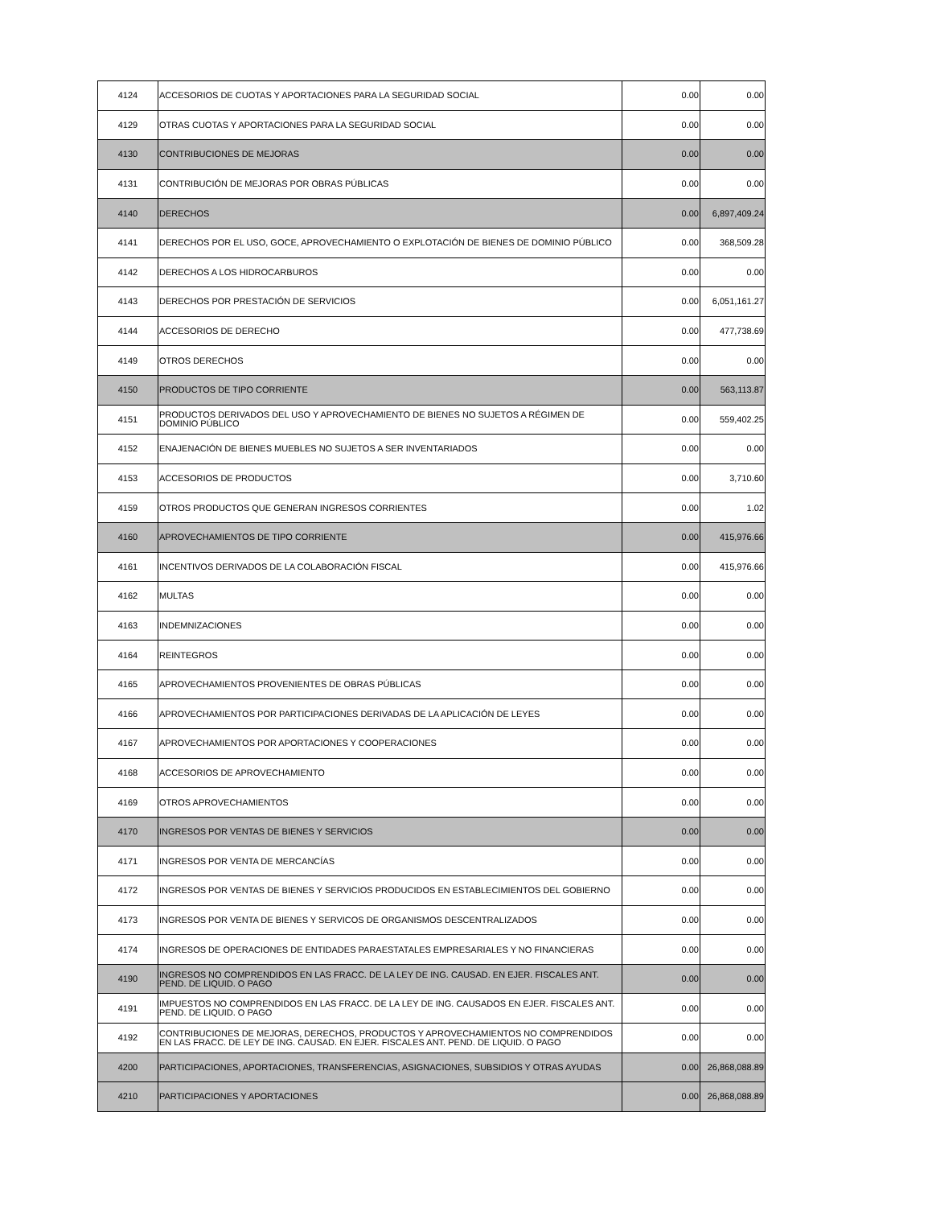| 4124 | ACCESORIOS DE CUOTAS Y APORTACIONES PARA LA SEGURIDAD SOCIAL | 0.00 | 0.00 |
| 4129 | OTRAS CUOTAS Y APORTACIONES PARA LA SEGURIDAD SOCIAL | 0.00 | 0.00 |
| 4130 | CONTRIBUCIONES DE MEJORAS | 0.00 | 0.00 |
| 4131 | CONTRIBUCIÓN DE MEJORAS POR OBRAS PÚBLICAS | 0.00 | 0.00 |
| 4140 | DERECHOS | 0.00 | 6,897,409.24 |
| 4141 | DERECHOS POR EL USO, GOCE, APROVECHAMIENTO O EXPLOTACIÓN DE BIENES DE DOMINIO PÚBLICO | 0.00 | 368,509.28 |
| 4142 | DERECHOS A LOS HIDROCARBUROS | 0.00 | 0.00 |
| 4143 | DERECHOS POR PRESTACIÓN DE SERVICIOS | 0.00 | 6,051,161.27 |
| 4144 | ACCESORIOS DE DERECHO | 0.00 | 477,738.69 |
| 4149 | OTROS DERECHOS | 0.00 | 0.00 |
| 4150 | PRODUCTOS DE TIPO CORRIENTE | 0.00 | 563,113.87 |
| 4151 | PRODUCTOS DERIVADOS DEL USO Y APROVECHAMIENTO DE BIENES NO SUJETOS A RÉGIMEN DE DOMINIO PÚBLICO | 0.00 | 559,402.25 |
| 4152 | ENAJENACIÓN DE BIENES MUEBLES NO SUJETOS A SER INVENTARIADOS | 0.00 | 0.00 |
| 4153 | ACCESORIOS DE PRODUCTOS | 0.00 | 3,710.60 |
| 4159 | OTROS PRODUCTOS QUE GENERAN INGRESOS CORRIENTES | 0.00 | 1.02 |
| 4160 | APROVECHAMIENTOS DE TIPO CORRIENTE | 0.00 | 415,976.66 |
| 4161 | INCENTIVOS DERIVADOS DE LA COLABORACIÓN FISCAL | 0.00 | 415,976.66 |
| 4162 | MULTAS | 0.00 | 0.00 |
| 4163 | INDEMNIZACIONES | 0.00 | 0.00 |
| 4164 | REINTEGROS | 0.00 | 0.00 |
| 4165 | APROVECHAMIENTOS PROVENIENTES DE OBRAS PÚBLICAS | 0.00 | 0.00 |
| 4166 | APROVECHAMIENTOS POR PARTICIPACIONES DERIVADAS DE LA APLICACIÓN DE LEYES | 0.00 | 0.00 |
| 4167 | APROVECHAMIENTOS POR APORTACIONES Y COOPERACIONES | 0.00 | 0.00 |
| 4168 | ACCESORIOS DE APROVECHAMIENTO | 0.00 | 0.00 |
| 4169 | OTROS APROVECHAMIENTOS | 0.00 | 0.00 |
| 4170 | INGRESOS POR VENTAS DE BIENES Y SERVICIOS | 0.00 | 0.00 |
| 4171 | INGRESOS POR VENTA DE MERCANCÍAS | 0.00 | 0.00 |
| 4172 | INGRESOS POR VENTAS DE BIENES Y SERVICIOS PRODUCIDOS EN ESTABLECIMIENTOS DEL GOBIERNO | 0.00 | 0.00 |
| 4173 | INGRESOS POR VENTA DE BIENES Y SERVICOS DE ORGANISMOS DESCENTRALIZADOS | 0.00 | 0.00 |
| 4174 | INGRESOS DE OPERACIONES DE ENTIDADES PARAESTATALES EMPRESARIALES Y NO FINANCIERAS | 0.00 | 0.00 |
| 4190 | INGRESOS NO COMPRENDIDOS EN LAS FRACC. DE LA LEY DE ING. CAUSAD. EN EJER. FISCALES ANT. PEND. DE LIQUID. O PAGO | 0.00 | 0.00 |
| 4191 | IMPUESTOS NO COMPRENDIDOS EN LAS FRACC. DE LA LEY DE ING. CAUSADOS EN EJER. FISCALES ANT. PEND. DE LIQUID. O PAGO | 0.00 | 0.00 |
| 4192 | CONTRIBUCIONES DE MEJORAS, DERECHOS, PRODUCTOS Y APROVECHAMIENTOS NO COMPRENDIDOS EN LAS FRACC. DE LEY DE ING. CAUSAD. EN EJER. FISCALES ANT. PEND. DE LIQUID. O PAGO | 0.00 | 0.00 |
| 4200 | PARTICIPACIONES, APORTACIONES, TRANSFERENCIAS, ASIGNACIONES, SUBSIDIOS Y OTRAS AYUDAS | 0.00 | 26,868,088.89 |
| 4210 | PARTICIPACIONES Y APORTACIONES | 0.00 | 26,868,088.89 |